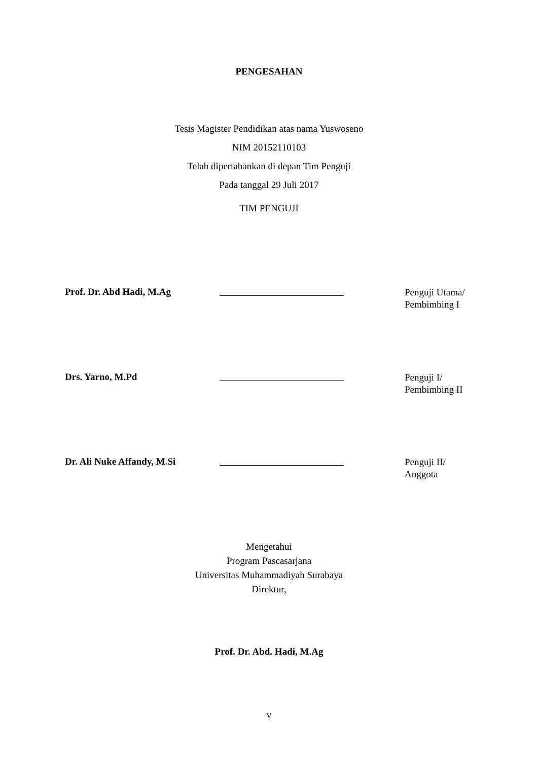PENGESAHAN
Tesis Magister Pendidikan atas nama Yuswoseno
NIM 20152110103
Telah dipertahankan di depan Tim Penguji
Pada tanggal 29 Juli 2017
TIM PENGUJI
Prof. Dr. Abd Hadi, M.Ag
Penguji Utama/
Pembimbing I
Drs. Yarno, M.Pd
Penguji I/
Pembimbing II
Dr. Ali Nuke Affandy, M.Si
Penguji II/
Anggota
Mengetahui
Program Pascasarjana
Universitas Muhammadiyah Surabaya
Direktur,
Prof. Dr. Abd. Hadi, M.Ag
v